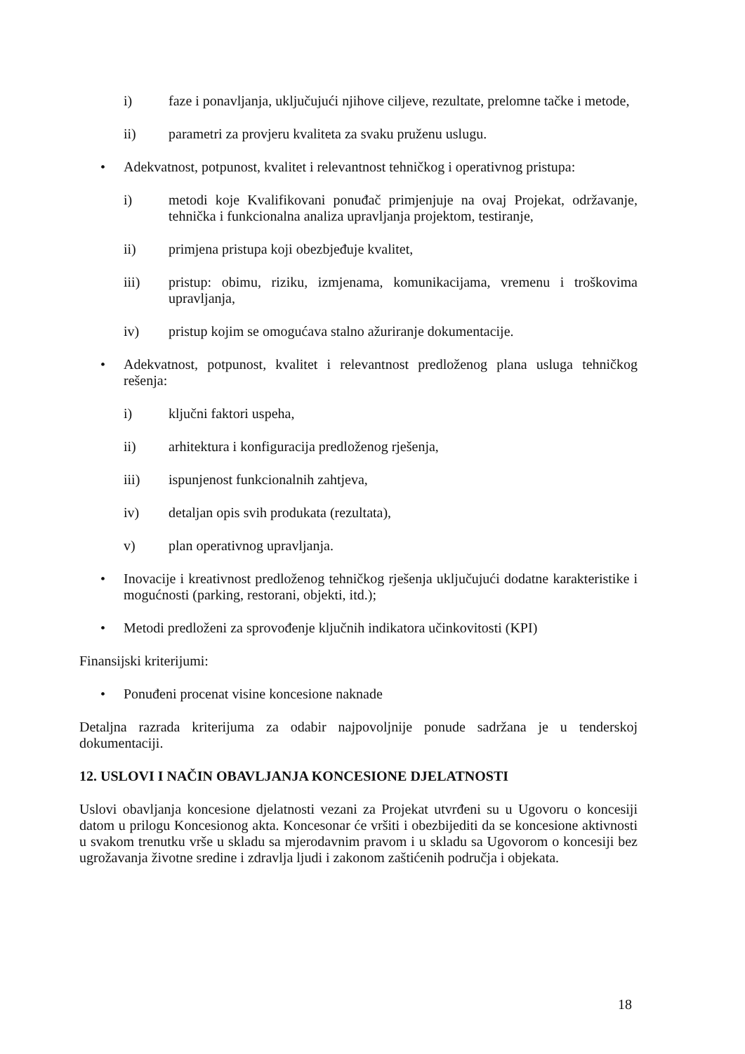i) faze i ponavljanja, uključujući njihove ciljeve, rezultate, prelomne tačke i metode,
ii) parametri za provjeru kvaliteta za svaku pruženu uslugu.
• Adekvatnost, potpunost, kvalitet i relevantnost tehničkog i operativnog pristupa:
i) metodi koje Kvalifikovani ponuđač primjenjuje na ovaj Projekat, održavanje, tehnička i funkcionalna analiza upravljanja projektom, testiranje,
ii) primjena pristupa koji obezbjeđuje kvalitet,
iii) pristup: obimu, riziku, izmjenama, komunikacijama, vremenu i troškovima upravljanja,
iv) pristup kojim se omogućava stalno ažuriranje dokumentacije.
• Adekvatnost, potpunost, kvalitet i relevantnost predloženog plana usluga tehničkog rešenja:
i) ključni faktori uspeha,
ii) arhitektura i konfiguracija predloženog rješenja,
iii) ispunjenost funkcionalnih zahtjeva,
iv) detaljan opis svih produkata (rezultata),
v) plan operativnog upravljanja.
• Inovacije i kreativnost predloženog tehničkog rješenja uključujući dodatne karakteristike i mogućnosti (parking, restorani, objekti, itd.);
• Metodi predloženi za sprovođenje ključnih indikatora učinkovitosti (KPI)
Finansijski kriterijumi:
• Ponuđeni procenat visine koncesione naknade
Detaljna razrada kriterijuma za odabir najpovoljnije ponude sadržana je u tenderskoj dokumentaciji.
12. USLOVI I NAČIN OBAVLJANJA KONCESIONE DJELATNOSTI
Uslovi obavljanja koncesione djelatnosti vezani za Projekat utvrđeni su u Ugovoru o koncesiji datom u prilogu Koncesionog akta. Koncesonar će vršiti i obezbijediti da se koncesione aktivnosti u svakom trenutku vrše u skladu sa mjerodavnim pravom i u skladu sa Ugovorom o koncesiji bez ugrožavanja životne sredine i zdravlja ljudi i zakonom zaštićenih područja i objekata.
18